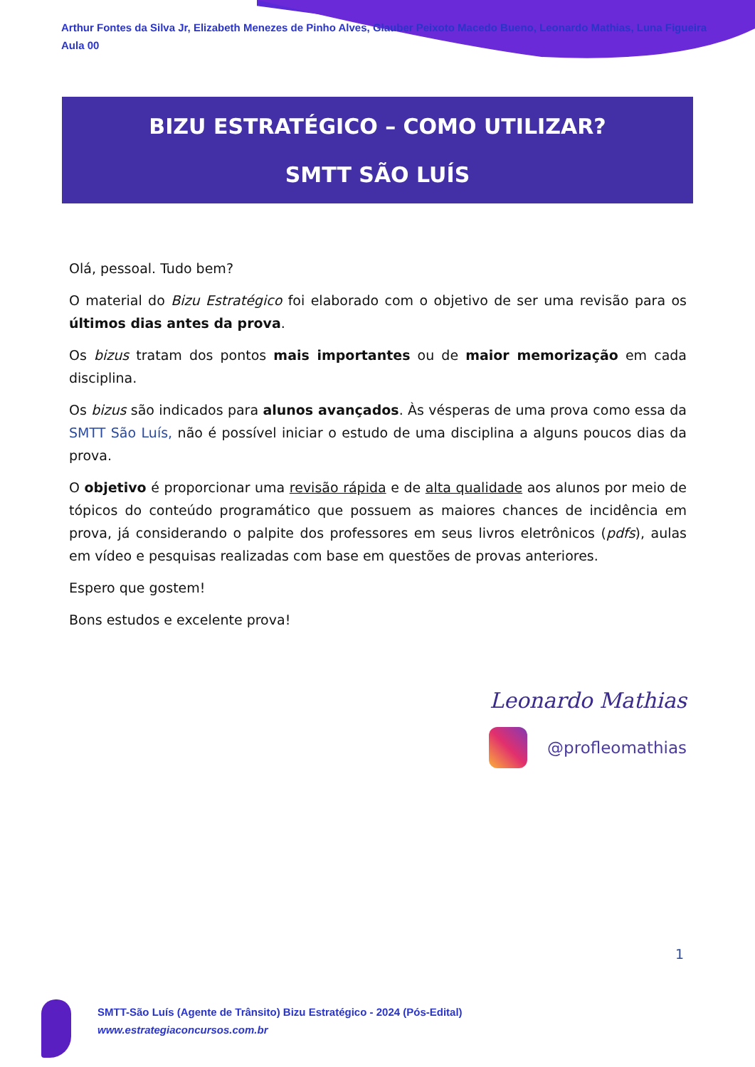Arthur Fontes da Silva Jr, Elizabeth Menezes de Pinho Alves, Glauber Peixoto Macedo Bueno, Leonardo Mathias, Luna Figueira
Aula 00
BIZU ESTRATÉGICO – COMO UTILIZAR?
SMTT SÃO LUÍS
Olá, pessoal. Tudo bem?
O material do Bizu Estratégico foi elaborado com o objetivo de ser uma revisão para os últimos dias antes da prova.
Os bizus tratam dos pontos mais importantes ou de maior memorização em cada disciplina.
Os bizus são indicados para alunos avançados. Às vésperas de uma prova como essa da SMTT São Luís, não é possível iniciar o estudo de uma disciplina a alguns poucos dias da prova.
O objetivo é proporcionar uma revisão rápida e de alta qualidade aos alunos por meio de tópicos do conteúdo programático que possuem as maiores chances de incidência em prova, já considerando o palpite dos professores em seus livros eletrônicos (pdfs), aulas em vídeo e pesquisas realizadas com base em questões de provas anteriores.
Espero que gostem!
Bons estudos e excelente prova!
Leonardo Mathias
@profleomathias
1
SMTT-São Luís (Agente de Trânsito) Bizu Estratégico - 2024 (Pós-Edital)
www.estrategiaconcursos.com.br